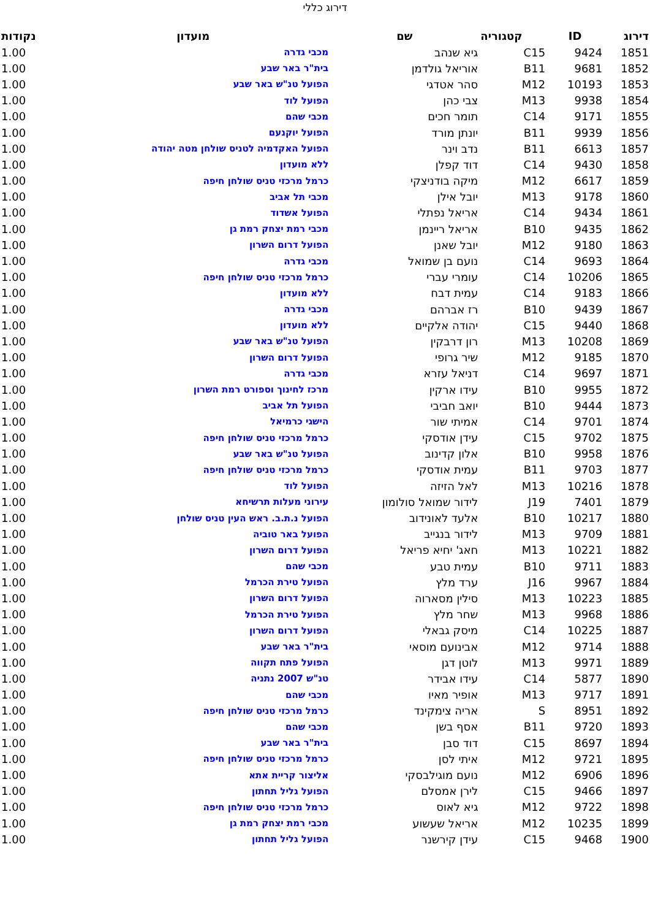דירוג כללי
| דירוג | ID | קטגוריה | שם | מועדון | נקודות |
| --- | --- | --- | --- | --- | --- |
| 1851 | 9424 | C15 | גיא שנהב | מכבי גדרה | 1.00 |
| 1852 | 9681 | B11 | אוריאל גולדמן | בית"ר באר שבע | 1.00 |
| 1853 | 10193 | M12 | סהר אטדגי | הפועל טנ"ש באר שבע | 1.00 |
| 1854 | 9938 | M13 | צבי כהן | הפועל לוד | 1.00 |
| 1855 | 9171 | C14 | תומר חכים | מכבי שהם | 1.00 |
| 1856 | 9939 | B11 | יונתן מורד | הפועל יוקנעם | 1.00 |
| 1857 | 6613 | B11 | נדב וינר | הפועל האקדמיה לטניס שולחן מטה יהודה | 1.00 |
| 1858 | 9430 | C14 | דוד קפלן | ללא מועדון | 1.00 |
| 1859 | 6617 | M12 | מיקה בודניצקי | כרמל מרכזי טניס שולחן חיפה | 1.00 |
| 1860 | 9178 | M13 | יובל אילן | מכבי תל אביב | 1.00 |
| 1861 | 9434 | C14 | אריאל נפתלי | הפועל אשדוד | 1.00 |
| 1862 | 9435 | B10 | אריאל ריינמן | מכבי רמת יצחק רמת גן | 1.00 |
| 1863 | 9180 | M12 | יובל שאנן | הפועל דרום השרון | 1.00 |
| 1864 | 9693 | C14 | נועם בן שמואל | מכבי גדרה | 1.00 |
| 1865 | 10206 | C14 | עומרי עברי | כרמל מרכזי טניס שולחן חיפה | 1.00 |
| 1866 | 9183 | C14 | עמית דבח | ללא מועדון | 1.00 |
| 1867 | 9439 | B10 | רז אברהם | מכבי גדרה | 1.00 |
| 1868 | 9440 | C15 | יהודה אלקיים | ללא מועדון | 1.00 |
| 1869 | 10208 | M13 | רון דרבקין | הפועל טנ"ש באר שבע | 1.00 |
| 1870 | 9185 | M12 | שיר גרופי | הפועל דרום השרון | 1.00 |
| 1871 | 9697 | C14 | דניאל עזרא | מכבי גדרה | 1.00 |
| 1872 | 9955 | B10 | עידו ארקין | מרכז לחינוך וספורט רמת השרון | 1.00 |
| 1873 | 9444 | B10 | יואב חביבי | הפועל תל אביב | 1.00 |
| 1874 | 9701 | C14 | אמיתי שור | הישגי כרמיאל | 1.00 |
| 1875 | 9702 | C15 | עידן אודסקי | כרמל מרכזי טניס שולחן חיפה | 1.00 |
| 1876 | 9958 | B10 | אלון קדינוב | הפועל טנ"ש באר שבע | 1.00 |
| 1877 | 9703 | B11 | עמית אודסקי | כרמל מרכזי טניס שולחן חיפה | 1.00 |
| 1878 | 10216 | M13 | לאל הזיזה | הפועל לוד | 1.00 |
| 1879 | 7401 | J19 | לידור שמואל סולומון | עירוני מעלות תרשיחא | 1.00 |
| 1880 | 10217 | B10 | אלעד לאונידוב | הפועל נ.ת.ב. ראש העין טניס שולחן | 1.00 |
| 1881 | 9709 | M13 | לידור בנגייב | הפועל באר טוביה | 1.00 |
| 1882 | 10221 | M13 | חאג' יחיא פריאל | הפועל דרום השרון | 1.00 |
| 1883 | 9711 | B10 | עמית טבע | מכבי שהם | 1.00 |
| 1884 | 9967 | J16 | ערד מלץ | הפועל טירת הכרמל | 1.00 |
| 1885 | 10223 | M13 | סילין מסארוה | הפועל דרום השרון | 1.00 |
| 1886 | 9968 | M13 | שחר מלץ | הפועל טירת הכרמל | 1.00 |
| 1887 | 10225 | C14 | מיסק גבאלי | הפועל דרום השרון | 1.00 |
| 1888 | 9714 | M12 | אבינועם מוסאי | בית"ר באר שבע | 1.00 |
| 1889 | 9971 | M13 | לוטן דגן | הפועל פתח תקווה | 1.00 |
| 1890 | 5877 | C14 | עידו אבידר | טנ"ש 2007 נתניה | 1.00 |
| 1891 | 9717 | M13 | אופיר מאיו | מכבי שהם | 1.00 |
| 1892 | 8951 | S | אריה צימקינד | כרמל מרכזי טניס שולחן חיפה | 1.00 |
| 1893 | 9720 | B11 | אסף בשן | מכבי שהם | 1.00 |
| 1894 | 8697 | C15 | דוד סבן | בית"ר באר שבע | 1.00 |
| 1895 | 9721 | M12 | איתי לסן | כרמל מרכזי טניס שולחן חיפה | 1.00 |
| 1896 | 6906 | M12 | נועם מוגילבסקי | אליצור קריית אתא | 1.00 |
| 1897 | 9466 | C15 | לירן אמסלם | הפועל גליל תחתון | 1.00 |
| 1898 | 9722 | M12 | גיא לאוס | כרמל מרכזי טניס שולחן חיפה | 1.00 |
| 1899 | 10235 | M12 | אריאל שעשוע | מכבי רמת יצחק רמת גן | 1.00 |
| 1900 | 9468 | C15 | עידן קירשנר | הפועל גליל תחתון | 1.00 |